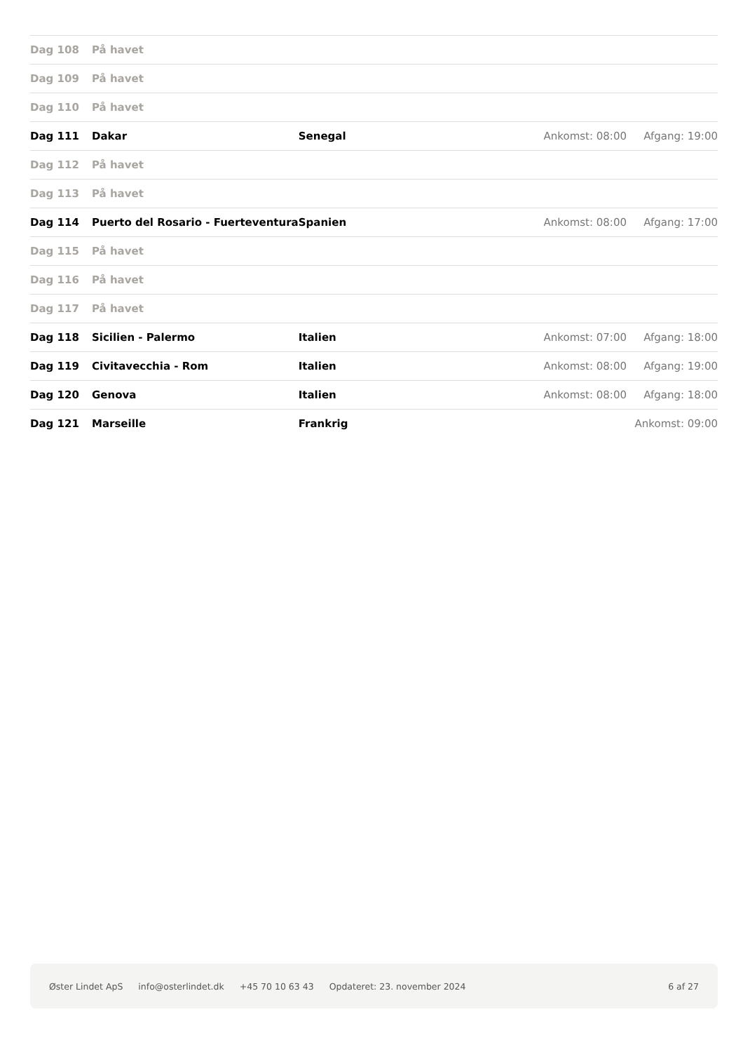| Dag 108 | På havet | | | |
| Dag 109 | På havet | | | |
| Dag 110 | På havet | | | |
| Dag 111 | Dakar | Senegal | Ankomst: 08:00 | Afgang: 19:00 |
| Dag 112 | På havet | | | |
| Dag 113 | På havet | | | |
| Dag 114 | Puerto del Rosario - Fuerteventura | Spanien | Ankomst: 08:00 | Afgang: 17:00 |
| Dag 115 | På havet | | | |
| Dag 116 | På havet | | | |
| Dag 117 | På havet | | | |
| Dag 118 | Sicilien - Palermo | Italien | Ankomst: 07:00 | Afgang: 18:00 |
| Dag 119 | Civitavecchia - Rom | Italien | Ankomst: 08:00 | Afgang: 19:00 |
| Dag 120 | Genova | Italien | Ankomst: 08:00 | Afgang: 18:00 |
| Dag 121 | Marseille | Frankrig | | Ankomst: 09:00 |
Øster Lindet ApS info@osterlindet.dk +45 70 10 63 43 Opdateret: 23. november 2024 6 af 27